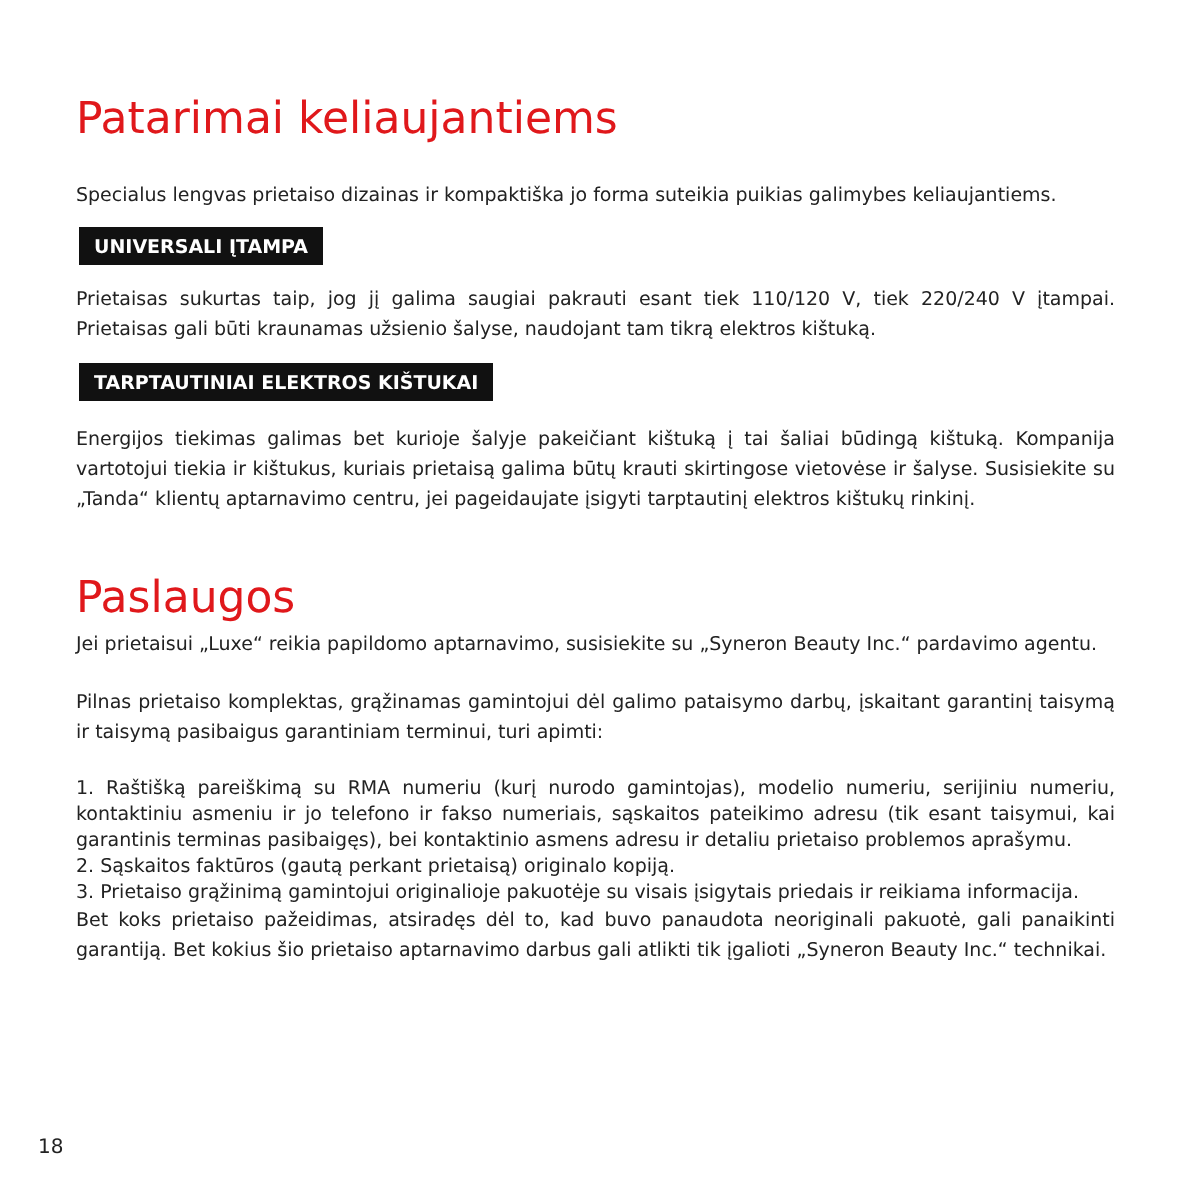Patarimai keliaujantiems
Specialus lengvas prietaiso dizainas ir kompaktiška jo forma suteikia puikias galimybes keliaujantiems.
UNIVERSALI ĮTAMPA
Prietaisas sukurtas taip, jog jį galima saugiai pakrauti esant tiek 110/120 V, tiek 220/240 V įtampai. Prietaisas gali būti kraunamas užsienio šalyse, naudojant tam tikrą elektros kištuką.
TARPTAUTINIAI ELEKTROS KIŠTUKAI
Energijos tiekimas galimas bet kurioje šalyje pakeičiant kištuką į tai šaliai būdingą kištuką. Kompanija vartotojui tiekia ir kištukus, kuriais prietaisą galima būtų krauti skirtingose vietovėse ir šalyse. Susisiekite su „Tanda“ klientų aptarnavimo centru, jei pageidaujate įsigyti tarptautinį elektros kištukų rinkinį.
Paslaugos
Jei prietaisui „Luxe“ reikia papildomo aptarnavimo, susisiekite su „Syneron Beauty Inc.“ pardavimo agentu.
Pilnas prietaiso komplektas, grąžinamas gamintojui dėl galimo pataisymo darbų, įskaitant garantinį taisymą ir taisymą pasibaigus garantiniam terminui, turi apimti:
1. Raštišką pareiškimą su RMA numeriu (kurį nurodo gamintojas), modelio numeriu, serijiniu numeriu, kontaktiniu asmeniu ir jo telefono ir fakso numeriais, sąskaitos pateikimo adresu (tik esant taisymui, kai garantinis terminas pasibaigęs), bei kontaktinio asmens adresu ir detaliu prietaiso problemos aprašymu.
2. Sąskaitos faktūros (gautą perkant prietaisą) originalo kopiją.
3. Prietaiso grąžinimą gamintojui originalioje pakuotėje su visais įsigytais priedais ir reikiama informacija.
Bet koks prietaiso pažeidimas, atsiradęs dėl to, kad buvo panaudota neoriginali pakuotė, gali panaikinti garantiją. Bet kokius šio prietaiso aptarnavimo darbus gali atlikti tik įgalioti „Syneron Beauty Inc.“ technikai.
18